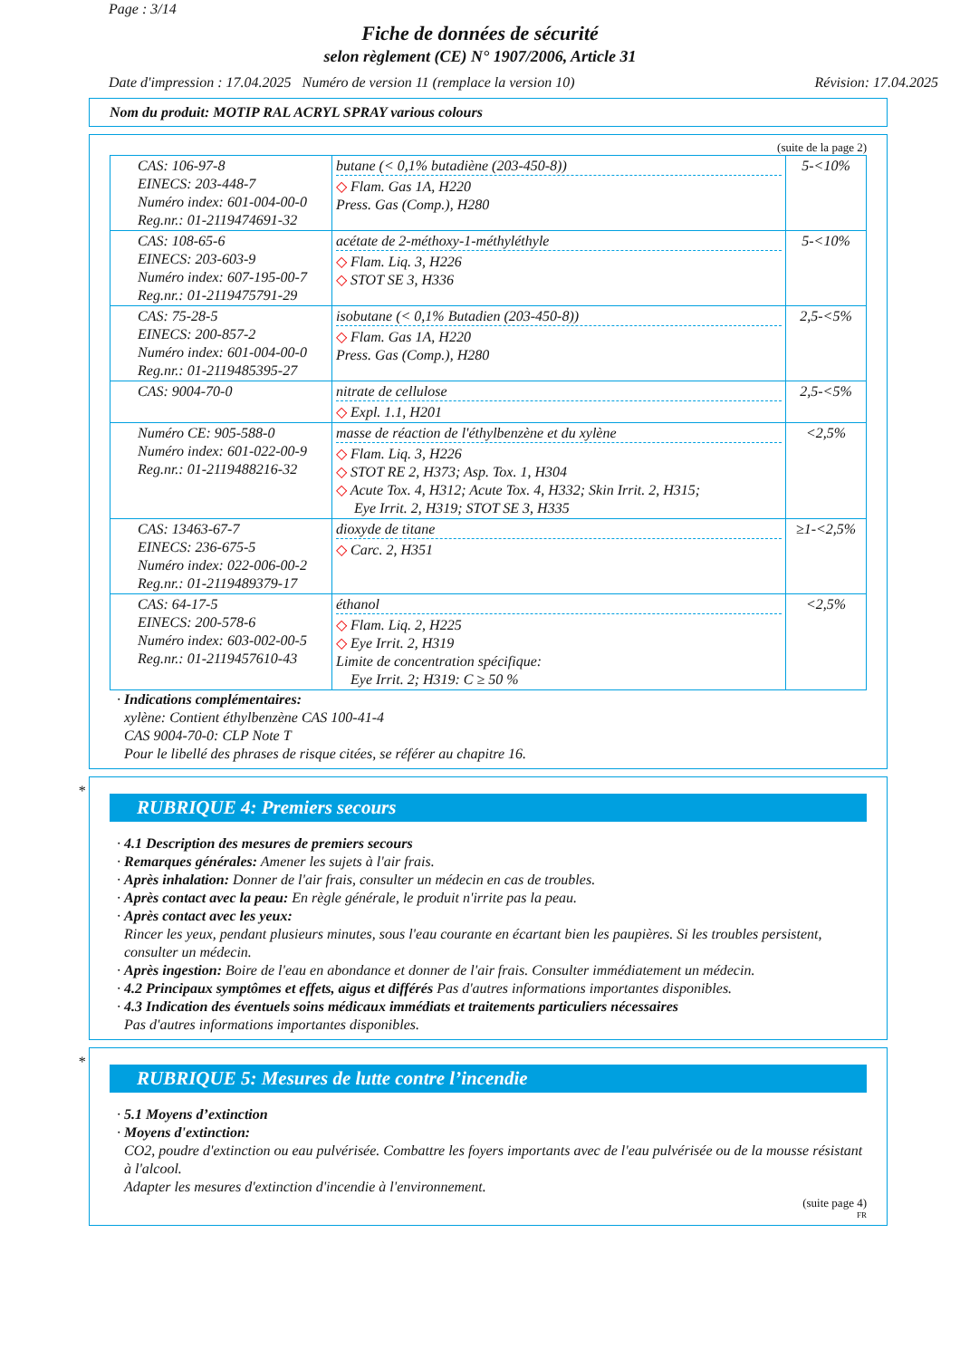Page : 3/14
Fiche de données de sécurité
selon règlement (CE) N° 1907/2006, Article 31
Date d'impression : 17.04.2025 Numéro de version 11 (remplace la version 10) Révision: 17.04.2025
Nom du produit: MOTIP RAL ACRYL SPRAY various colours
(suite de la page 2)
| CAS: 106-97-8 EINECS: 203-448-7 Numéro index: 601-004-00-0 Reg.nr.: 01-2119474691-32 | butane (< 0,1% butadiène (203-450-8)) ◇ Flam. Gas 1A, H220 Press. Gas (Comp.), H280 | 5-<10% |
| CAS: 108-65-6 EINECS: 203-603-9 Numéro index: 607-195-00-7 Reg.nr.: 01-2119475791-29 | acétate de 2-méthoxy-1-méthyléthyle ◇ Flam. Liq. 3, H226 ◇ STOT SE 3, H336 | 5-<10% |
| CAS: 75-28-5 EINECS: 200-857-2 Numéro index: 601-004-00-0 Reg.nr.: 01-2119485395-27 | isobutane (< 0,1% Butadien (203-450-8)) ◇ Flam. Gas 1A, H220 Press. Gas (Comp.), H280 | 2,5-<5% |
| CAS: 9004-70-0 | nitrate de cellulose ◇ Expl. 1.1, H201 | 2,5-<5% |
| Numéro CE: 905-588-0 Numéro index: 601-022-00-9 Reg.nr.: 01-2119488216-32 | masse de réaction de l'éthylbenzène et du xylène ◇ Flam. Liq. 3, H226 ◇ STOT RE 2, H373; Asp. Tox. 1, H304 ◇ Acute Tox. 4, H312; Acute Tox. 4, H332; Skin Irrit. 2, H315; Eye Irrit. 2, H319; STOT SE 3, H335 | <2,5% |
| CAS: 13463-67-7 EINECS: 236-675-5 Numéro index: 022-006-00-2 Reg.nr.: 01-2119489379-17 | dioxyde de titane ◇ Carc. 2, H351 | ≥1-<2,5% |
| CAS: 64-17-5 EINECS: 200-578-6 Numéro index: 603-002-00-5 Reg.nr.: 01-2119457610-43 | éthanol ◇ Flam. Liq. 2, H225 ◇ Eye Irrit. 2, H319 Limite de concentration spécifique: Eye Irrit. 2; H319: C ≥ 50 % | <2,5% |
· Indications complémentaires:
xylène: Contient éthylbenzène CAS 100-41-4
CAS 9004-70-0: CLP Note T
Pour le libellé des phrases de risque citées, se référer au chapitre 16.
*
RUBRIQUE 4: Premiers secours
· 4.1 Description des mesures de premiers secours
· Remarques générales: Amener les sujets à l'air frais.
· Après inhalation: Donner de l'air frais, consulter un médecin en cas de troubles.
· Après contact avec la peau: En règle générale, le produit n'irrite pas la peau.
· Après contact avec les yeux:
Rincer les yeux, pendant plusieurs minutes, sous l'eau courante en écartant bien les paupières. Si les troubles persistent, consulter un médecin.
· Après ingestion: Boire de l'eau en abondance et donner de l'air frais. Consulter immédiatement un médecin.
· 4.2 Principaux symptômes et effets, aigus et différés Pas d'autres informations importantes disponibles.
· 4.3 Indication des éventuels soins médicaux immédiats et traitements particuliers nécessaires
Pas d'autres informations importantes disponibles.
*
RUBRIQUE 5: Mesures de lutte contre l’incendie
· 5.1 Moyens d’extinction
· Moyens d'extinction:
CO2, poudre d'extinction ou eau pulvérisée. Combattre les foyers importants avec de l'eau pulvérisée ou de la mousse résistant à l'alcool.
Adapter les mesures d'extinction d'incendie à l'environnement.
(suite page 4)
FR